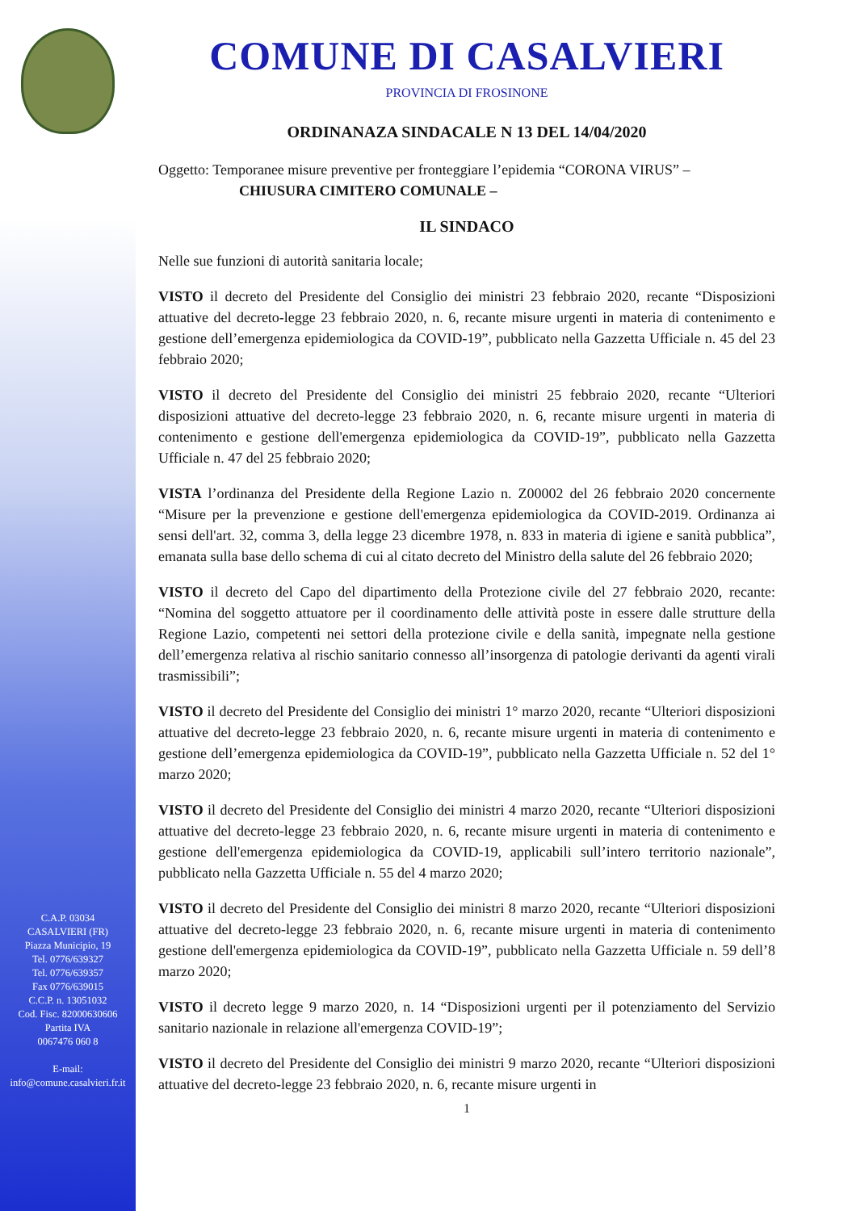C.A.P. 03034
CASALVIERI (FR)
Piazza Municipio, 19
Tel. 0776/639327
Tel. 0776/639357
Fax 0776/639015
C.C.P. n. 13051032
Cod. Fisc. 82000630606
Partita IVA
0067476 060 8
E-mail:
info@comune.casalvieri.fr.it
COMUNE DI CASALVIERI
PROVINCIA DI FROSINONE
ORDINANAZA SINDACALE N 13 DEL 14/04/2020
Oggetto: Temporanee misure preventive per fronteggiare l’epidemia “CORONA VIRUS” –
CHIUSURA CIMITERO COMUNALE –
IL SINDACO
Nelle sue funzioni di autorità sanitaria locale;
VISTO il decreto del Presidente del Consiglio dei ministri 23 febbraio 2020, recante “Disposizioni attuative del decreto-legge 23 febbraio 2020, n. 6, recante misure urgenti in materia di contenimento e gestione dell’emergenza epidemiologica da COVID-19”, pubblicato nella Gazzetta Ufficiale n. 45 del 23 febbraio 2020;
VISTO il decreto del Presidente del Consiglio dei ministri 25 febbraio 2020, recante “Ulteriori disposizioni attuative del decreto-legge 23 febbraio 2020, n. 6, recante misure urgenti in materia di contenimento e gestione dell'emergenza epidemiologica da COVID-19”, pubblicato nella Gazzetta Ufficiale n. 47 del 25 febbraio 2020;
VISTA l’ordinanza del Presidente della Regione Lazio n. Z00002 del 26 febbraio 2020 concernente “Misure per la prevenzione e gestione dell'emergenza epidemiologica da COVID-2019. Ordinanza ai sensi dell'art. 32, comma 3, della legge 23 dicembre 1978, n. 833 in materia di igiene e sanità pubblica”, emanata sulla base dello schema di cui al citato decreto del Ministro della salute del 26 febbraio 2020;
VISTO il decreto del Capo del dipartimento della Protezione civile del 27 febbraio 2020, recante: “Nomina del soggetto attuatore per il coordinamento delle attività poste in essere dalle strutture della Regione Lazio, competenti nei settori della protezione civile e della sanità, impegnate nella gestione dell’emergenza relativa al rischio sanitario connesso all’insorgenza di patologie derivanti da agenti virali trasmissibili”;
VISTO il decreto del Presidente del Consiglio dei ministri 1° marzo 2020, recante “Ulteriori disposizioni attuative del decreto-legge 23 febbraio 2020, n. 6, recante misure urgenti in materia di contenimento e gestione dell’emergenza epidemiologica da COVID-19”, pubblicato nella Gazzetta Ufficiale n. 52 del 1° marzo 2020;
VISTO il decreto del Presidente del Consiglio dei ministri 4 marzo 2020, recante “Ulteriori disposizioni attuative del decreto-legge 23 febbraio 2020, n. 6, recante misure urgenti in materia di contenimento e gestione dell'emergenza epidemiologica da COVID-19, applicabili sull’intero territorio nazionale”, pubblicato nella Gazzetta Ufficiale n. 55 del 4 marzo 2020;
VISTO il decreto del Presidente del Consiglio dei ministri 8 marzo 2020, recante “Ulteriori disposizioni attuative del decreto-legge 23 febbraio 2020, n. 6, recante misure urgenti in materia di contenimento gestione dell'emergenza epidemiologica da COVID-19”, pubblicato nella Gazzetta Ufficiale n. 59 dell’8 marzo 2020;
VISTO il decreto legge 9 marzo 2020, n. 14 “Disposizioni urgenti per il potenziamento del Servizio sanitario nazionale in relazione all'emergenza COVID-19”;
VISTO il decreto del Presidente del Consiglio dei ministri 9 marzo 2020, recante “Ulteriori disposizioni attuative del decreto-legge 23 febbraio 2020, n. 6, recante misure urgenti in
1